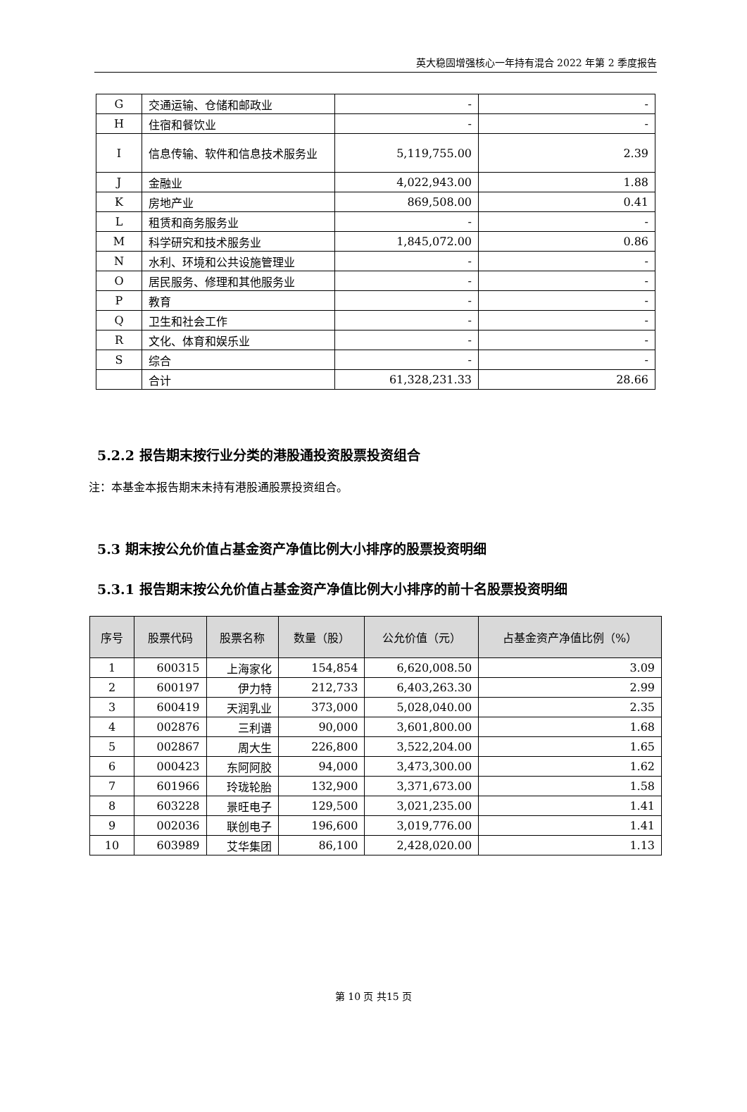英大稳固增强核心一年持有混合 2022 年第 2 季度报告
| G | 交通运输、仓储和邮政业 | - | - |
| H | 住宿和餐饮业 | - | - |
| I | 信息传输、软件和信息技术服务业 | 5,119,755.00 | 2.39 |
| J | 金融业 | 4,022,943.00 | 1.88 |
| K | 房地产业 | 869,508.00 | 0.41 |
| L | 租赁和商务服务业 | - | - |
| M | 科学研究和技术服务业 | 1,845,072.00 | 0.86 |
| N | 水利、环境和公共设施管理业 | - | - |
| O | 居民服务、修理和其他服务业 | - | - |
| P | 教育 | - | - |
| Q | 卫生和社会工作 | - | - |
| R | 文化、体育和娱乐业 | - | - |
| S | 综合 | - | - |
| | 合计 | 61,328,231.33 | 28.66 |
5.2.2 报告期末按行业分类的港股通投资股票投资组合
注：本基金本报告期末未持有港股通股票投资组合。
5.3 期末按公允价值占基金资产净值比例大小排序的股票投资明细
5.3.1 报告期末按公允价值占基金资产净值比例大小排序的前十名股票投资明细
| 序号 | 股票代码 | 股票名称 | 数量（股） | 公允价值（元） | 占基金资产净值比例（%） |
| --- | --- | --- | --- | --- | --- |
| 1 | 600315 | 上海家化 | 154,854 | 6,620,008.50 | 3.09 |
| 2 | 600197 | 伊力特 | 212,733 | 6,403,263.30 | 2.99 |
| 3 | 600419 | 天润乳业 | 373,000 | 5,028,040.00 | 2.35 |
| 4 | 002876 | 三利谱 | 90,000 | 3,601,800.00 | 1.68 |
| 5 | 002867 | 周大生 | 226,800 | 3,522,204.00 | 1.65 |
| 6 | 000423 | 东阿阿胶 | 94,000 | 3,473,300.00 | 1.62 |
| 7 | 601966 | 玲珑轮胎 | 132,900 | 3,371,673.00 | 1.58 |
| 8 | 603228 | 景旺电子 | 129,500 | 3,021,235.00 | 1.41 |
| 9 | 002036 | 联创电子 | 196,600 | 3,019,776.00 | 1.41 |
| 10 | 603989 | 艾华集团 | 86,100 | 2,428,020.00 | 1.13 |
第 10 页 共15 页